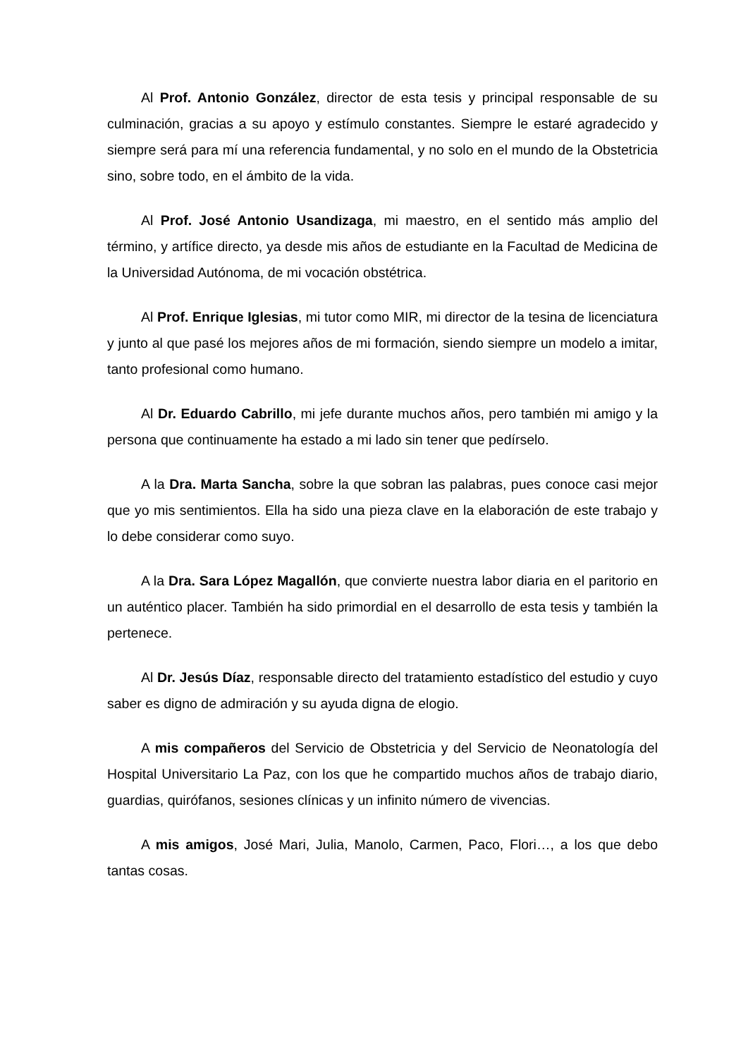Al Prof. Antonio González, director de esta tesis y principal responsable de su culminación, gracias a su apoyo y estímulo constantes. Siempre le estaré agradecido y siempre será para mí una referencia fundamental, y no solo en el mundo de la Obstetricia sino, sobre todo, en el ámbito de la vida.
Al Prof. José Antonio Usandizaga, mi maestro, en el sentido más amplio del término, y artífice directo, ya desde mis años de estudiante en la Facultad de Medicina de la Universidad Autónoma, de mi vocación obstétrica.
Al Prof. Enrique Iglesias, mi tutor como MIR, mi director de la tesina de licenciatura y junto al que pasé los mejores años de mi formación, siendo siempre un modelo a imitar, tanto profesional como humano.
Al Dr. Eduardo Cabrillo, mi jefe durante muchos años, pero también mi amigo y la persona que continuamente ha estado a mi lado sin tener que pedírselo.
A la Dra. Marta Sancha, sobre la que sobran las palabras, pues conoce casi mejor que yo mis sentimientos. Ella ha sido una pieza clave en la elaboración de este trabajo y lo debe considerar como suyo.
A la Dra. Sara López Magallón, que convierte nuestra labor diaria en el paritorio en un auténtico placer. También ha sido primordial en el desarrollo de esta tesis y también la pertenece.
Al Dr. Jesús Díaz, responsable directo del tratamiento estadístico del estudio y cuyo saber es digno de admiración y su ayuda digna de elogio.
A mis compañeros del Servicio de Obstetricia y del Servicio de Neonatología del Hospital Universitario La Paz, con los que he compartido muchos años de trabajo diario, guardias, quirófanos, sesiones clínicas y un infinito número de vivencias.
A mis amigos, José Mari, Julia, Manolo, Carmen, Paco, Flori…, a los que debo tantas cosas.